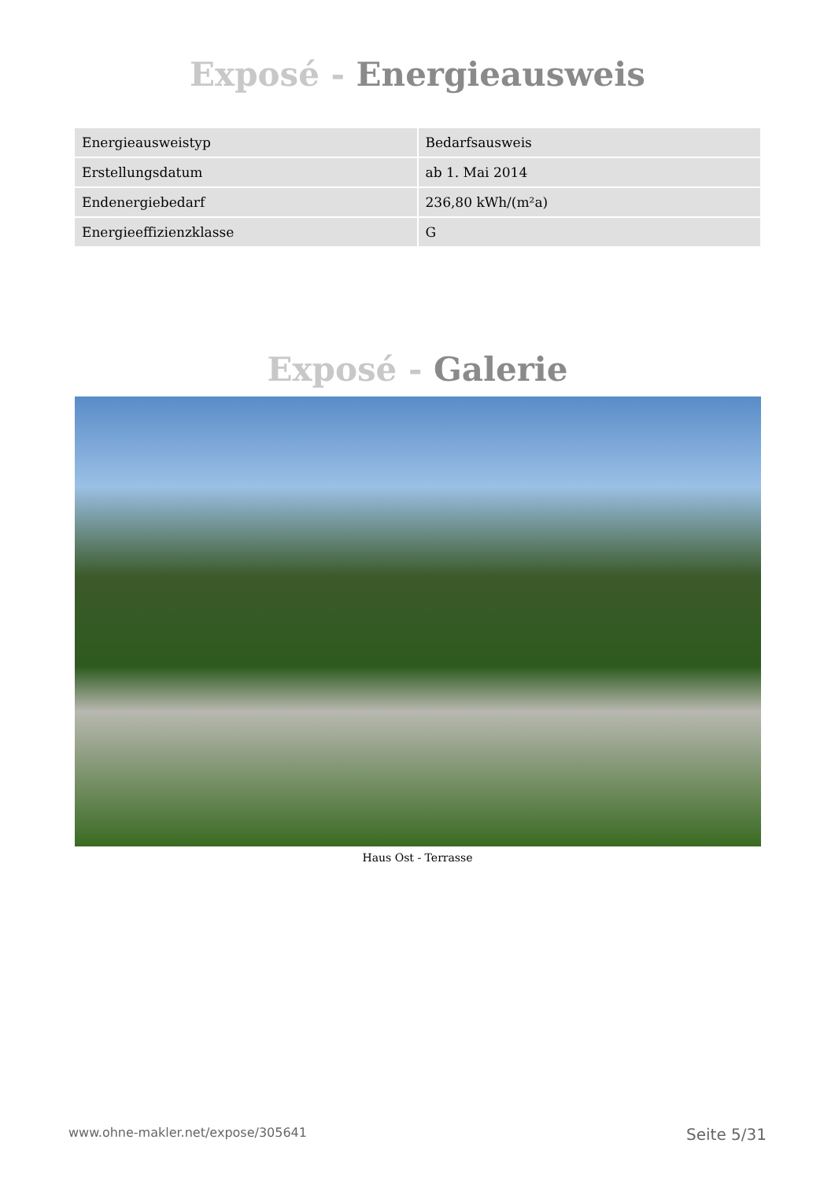Exposé - Energieausweis
| Energieausweistyp | Bedarfsausweis |
| Erstellungsdatum | ab 1. Mai 2014 |
| Endenergiebedarf | 236,80 kWh/(m²a) |
| Energieeffizienzklasse | G |
Exposé - Galerie
Haus Ost - Terrasse
www.ohne-makler.net/expose/305641 Seite 5/31